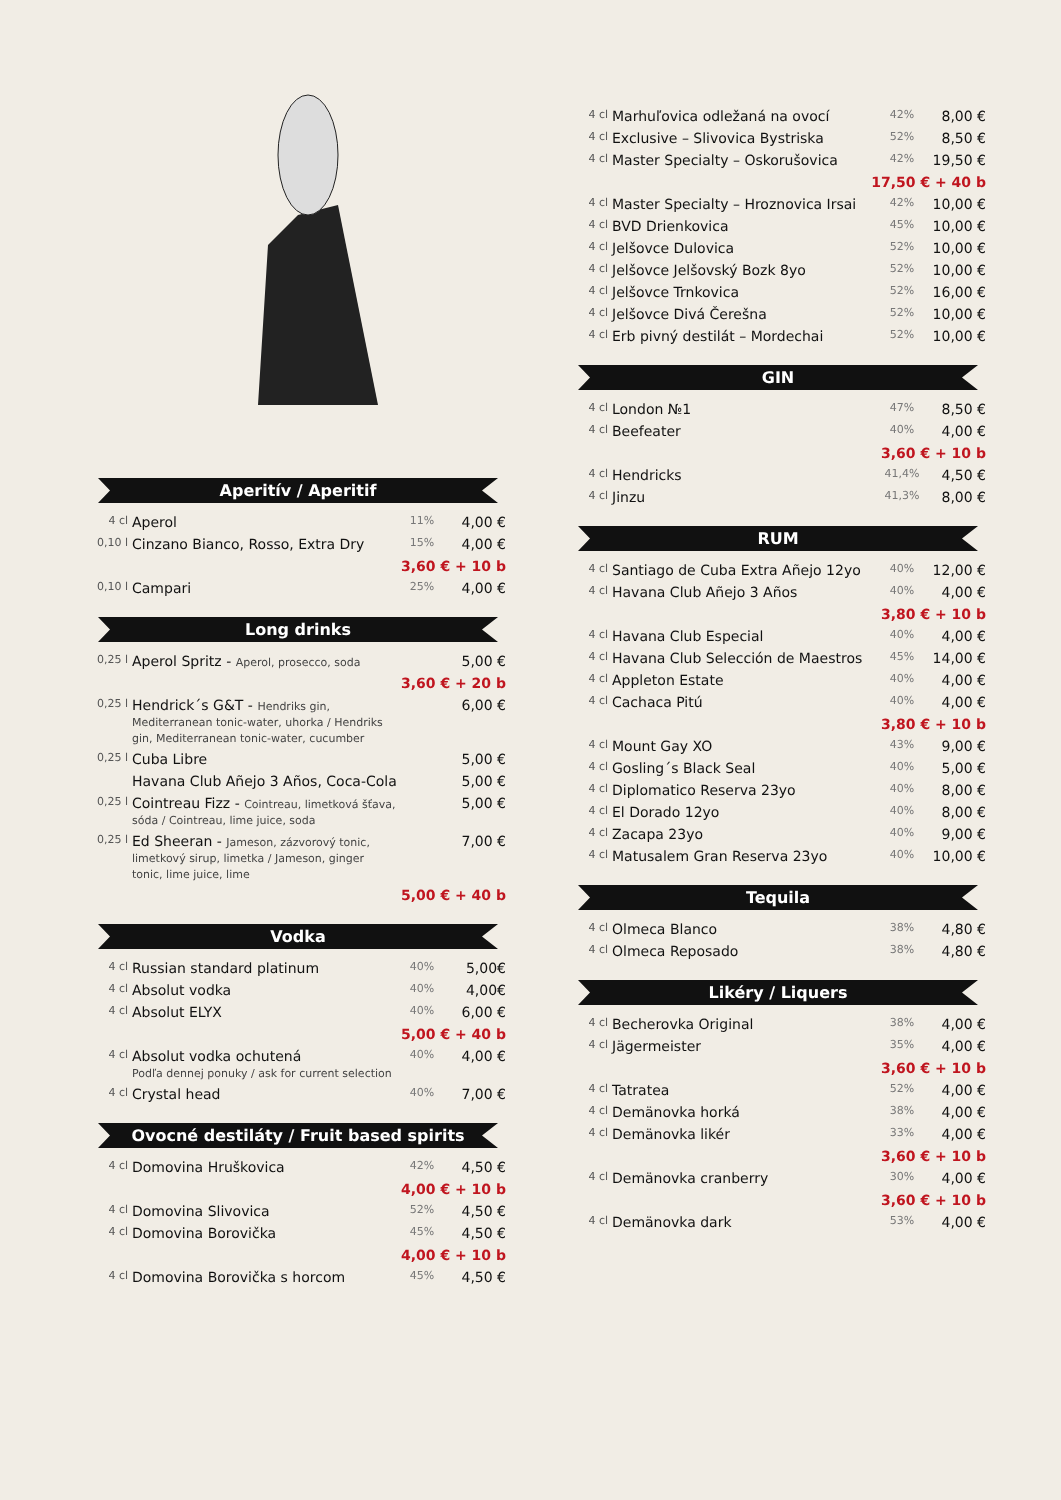Aperitív / Aperitif
| 4 cl | Aperol | 11% | 4,00 € |
| 0,10 l | Cinzano Bianco, Rosso, Extra Dry | 15% | 4,00 € |
| 3,60 € + 10 b | | | |
| 0,10 l | Campari | 25% | 4,00 € |
Long drinks
| 0,25 l | Aperol Spritz - Aperol, prosecco, soda | | 5,00 € |
| 3,60 € + 20 b | | | |
| 0,25 l | Hendrick´s G&T - Hendriks gin, Mediterranean tonic-water, uhorka / Hendriks gin, Mediterranean tonic-water, cucumber | | 6,00 € |
| 0,25 l | Cuba Libre | | 5,00 € |
| | Havana Club Añejo 3 Años, Coca-Cola | | 5,00 € |
| 0,25 l | Cointreau Fizz - Cointreau, limetková šťava, sóda / Cointreau, lime juice, soda | | 5,00 € |
| 0,25 l | Ed Sheeran - Jameson, zázvorový tonic, limetkový sirup, limetka / Jameson, ginger tonic, lime juice, lime | | 7,00 € |
| 5,00 € + 40 b | | | |
Vodka
| 4 cl | Russian standard platinum | 40% | 5,00€ |
| 4 cl | Absolut vodka | 40% | 4,00€ |
| 4 cl | Absolut ELYX | 40% | 6,00 € |
| 5,00 € + 40 b | | | |
| 4 cl | Absolut vodka ochutená Podľa dennej ponuky / ask for current selection | 40% | 4,00 € |
| 4 cl | Crystal head | 40% | 7,00 € |
Ovocné destiláty / Fruit based spirits
| 4 cl | Domovina Hruškovica | 42% | 4,50 € |
| 4,00 € + 10 b | | | |
| 4 cl | Domovina Slivovica | 52% | 4,50 € |
| 4 cl | Domovina Borovička | 45% | 4,50 € |
| 4,00 € + 10 b | | | |
| 4 cl | Domovina Borovička s horcom | 45% | 4,50 € |
| 4 cl | Marhuľovica odležaná na ovocí | 42% | 8,00 € |
| 4 cl | Exclusive – Slivovica Bystriska | 52% | 8,50 € |
| 4 cl | Master Specialty – Oskorušovica | 42% | 19,50 € |
| 17,50 € + 40 b | | | |
| 4 cl | Master Specialty – Hroznovica Irsai | 42% | 10,00 € |
| 4 cl | BVD Drienkovica | 45% | 10,00 € |
| 4 cl | Jelšovce Dulovica | 52% | 10,00 € |
| 4 cl | Jelšovce Jelšovský Bozk 8yo | 52% | 10,00 € |
| 4 cl | Jelšovce Trnkovica | 52% | 16,00 € |
| 4 cl | Jelšovce Divá Čerešna | 52% | 10,00 € |
| 4 cl | Erb pivný destilát – Mordechai | 52% | 10,00 € |
GIN
| 4 cl | London №1 | 47% | 8,50 € |
| 4 cl | Beefeater | 40% | 4,00 € |
| 3,60 € + 10 b | | | |
| 4 cl | Hendricks | 41,4% | 4,50 € |
| 4 cl | Jinzu | 41,3% | 8,00 € |
RUM
| 4 cl | Santiago de Cuba Extra Añejo 12yo | 40% | 12,00 € |
| 4 cl | Havana Club Añejo 3 Años | 40% | 4,00 € |
| 3,80 € + 10 b | | | |
| 4 cl | Havana Club Especial | 40% | 4,00 € |
| 4 cl | Havana Club Selección de Maestros | 45% | 14,00 € |
| 4 cl | Appleton Estate | 40% | 4,00 € |
| 4 cl | Cachaca Pitú | 40% | 4,00 € |
| 3,80 € + 10 b | | | |
| 4 cl | Mount Gay XO | 43% | 9,00 € |
| 4 cl | Gosling´s Black Seal | 40% | 5,00 € |
| 4 cl | Diplomatico Reserva 23yo | 40% | 8,00 € |
| 4 cl | El Dorado 12yo | 40% | 8,00 € |
| 4 cl | Zacapa 23yo | 40% | 9,00 € |
| 4 cl | Matusalem Gran Reserva 23yo | 40% | 10,00 € |
Tequila
| 4 cl | Olmeca Blanco | 38% | 4,80 € |
| 4 cl | Olmeca Reposado | 38% | 4,80 € |
Likéry / Liquers
| 4 cl | Becherovka Original | 38% | 4,00 € |
| 4 cl | Jägermeister | 35% | 4,00 € |
| 3,60 € + 10 b | | | |
| 4 cl | Tatratea | 52% | 4,00 € |
| 4 cl | Demänovka horká | 38% | 4,00 € |
| 4 cl | Demänovka likér | 33% | 4,00 € |
| 3,60 € + 10 b | | | |
| 4 cl | Demänovka cranberry | 30% | 4,00 € |
| 3,60 € + 10 b | | | |
| 4 cl | Demänovka dark | 53% | 4,00 € |